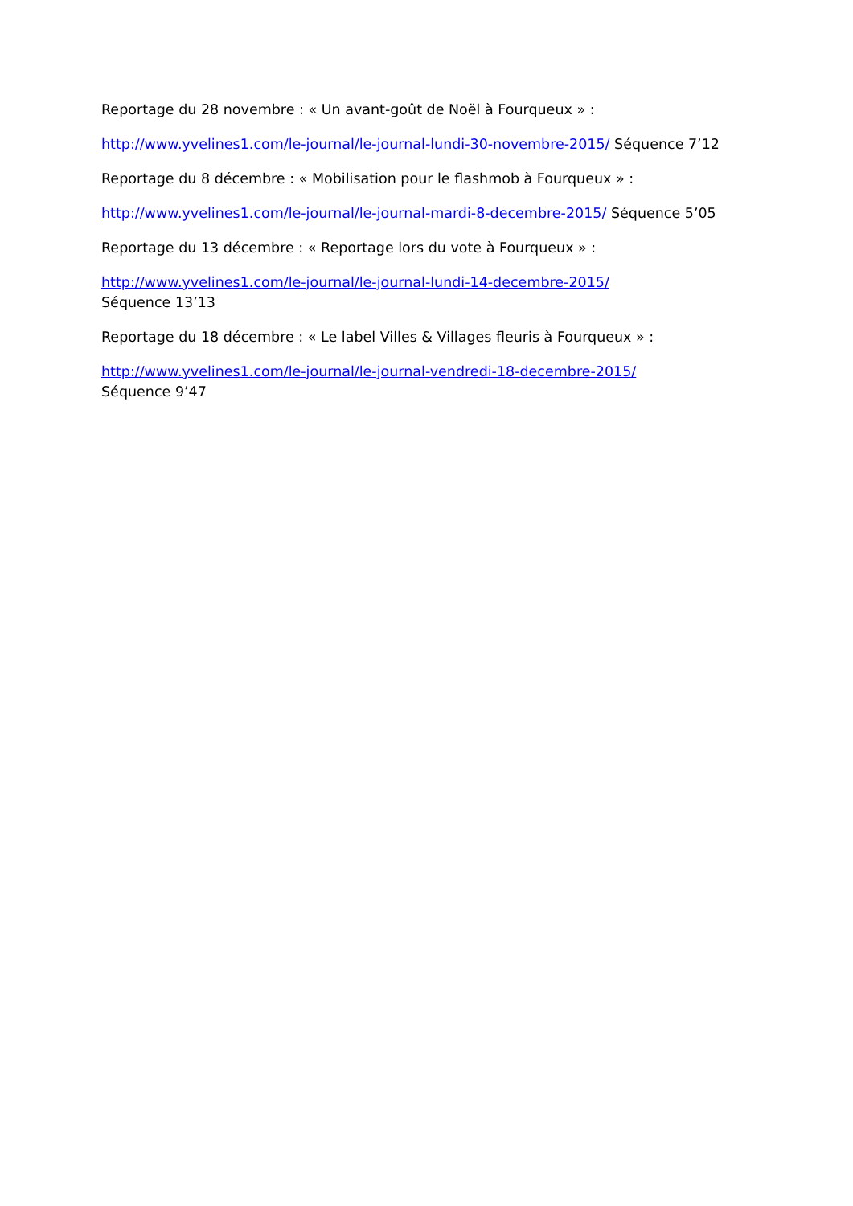Reportage du 28 novembre : « Un avant-goût de Noël à Fourqueux » :
http://www.yvelines1.com/le-journal/le-journal-lundi-30-novembre-2015/ Séquence 7’12
Reportage du 8 décembre : « Mobilisation pour le flashmob à Fourqueux » :
http://www.yvelines1.com/le-journal/le-journal-mardi-8-decembre-2015/ Séquence 5’05
Reportage du 13 décembre : « Reportage lors du vote à Fourqueux » :
http://www.yvelines1.com/le-journal/le-journal-lundi-14-decembre-2015/
Séquence 13’13
Reportage du 18 décembre : « Le label Villes & Villages fleuris à Fourqueux » :
http://www.yvelines1.com/le-journal/le-journal-vendredi-18-decembre-2015/
Séquence 9’47